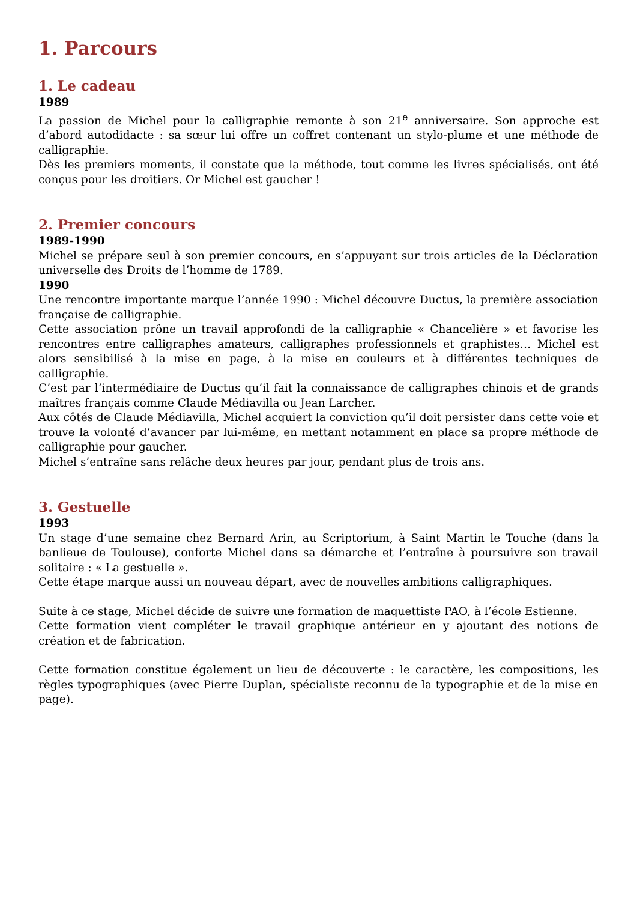1. Parcours
1. Le cadeau
1989
La passion de Michel pour la calligraphie remonte à son 21<sup>e</sup> anniversaire. Son approche est d’abord autodidacte : sa sœur lui offre un coffret contenant un stylo-plume et une méthode de calligraphie.
Dès les premiers moments, il constate que la méthode, tout comme les livres spécialisés, ont été conçus pour les droitiers. Or Michel est gaucher !
2. Premier concours
1989-1990
Michel se prépare seul à son premier concours, en s’appuyant sur trois articles de la Déclaration universelle des Droits de l’homme de 1789.
1990
Une rencontre importante marque l’année 1990 : Michel découvre Ductus, la première association française de calligraphie.
Cette association prône un travail approfondi de la calligraphie « Chancelière » et favorise les rencontres entre calligraphes amateurs, calligraphes professionnels et graphistes… Michel est alors sensibilisé à la mise en page, à la mise en couleurs et à différentes techniques de calligraphie.
C’est par l’intermédiaire de Ductus qu’il fait la connaissance de calligraphes chinois et de grands maîtres français comme Claude Médiavilla ou Jean Larcher.
Aux côtés de Claude Médiavilla, Michel acquiert la conviction qu’il doit persister dans cette voie et trouve la volonté d’avancer par lui-même, en mettant notamment en place sa propre méthode de calligraphie pour gaucher.
Michel s’entraîne sans relâche deux heures par jour, pendant plus de trois ans.
3. Gestuelle
1993
Un stage d’une semaine chez Bernard Arin, au Scriptorium, à Saint Martin le Touche (dans la banlieue de Toulouse), conforte Michel dans sa démarche et l’entraîne à poursuivre son travail solitaire : « La gestuelle ».
Cette étape marque aussi un nouveau départ, avec de nouvelles ambitions calligraphiques.
Suite à ce stage, Michel décide de suivre une formation de maquettiste PAO, à l’école Estienne.
Cette formation vient compléter le travail graphique antérieur en y ajoutant des notions de création et de fabrication.
Cette formation constitue également un lieu de découverte : le caractère, les compositions, les règles typographiques (avec Pierre Duplan, spécialiste reconnu de la typographie et de la mise en page).